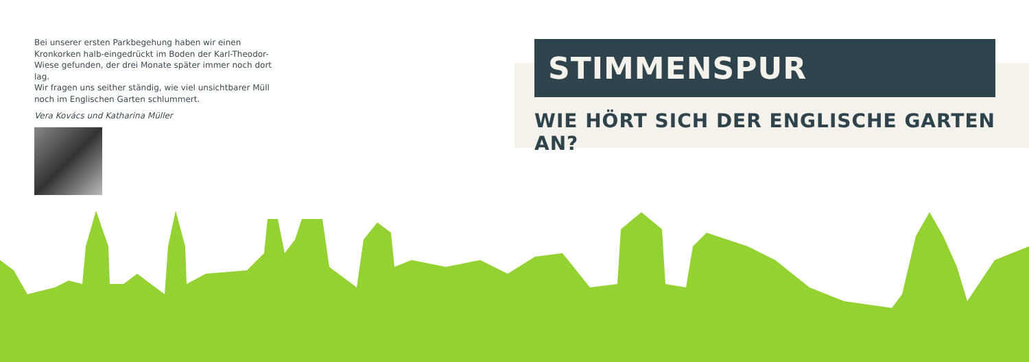Bei unserer ersten Parkbegehung haben wir einen Kronkorken halb-eingedrückt im Boden der Karl-Theodor-Wiese gefunden, der drei Monate später immer noch dort lag.
Wir fragen uns seither ständig, wie viel unsichtbarer Müll noch im Englischen Garten schlummert.
Vera Kovács und Katharina Müller
STIMMENSPUR
WIE HÖRT SICH DER ENGLISCHE GARTEN AN?